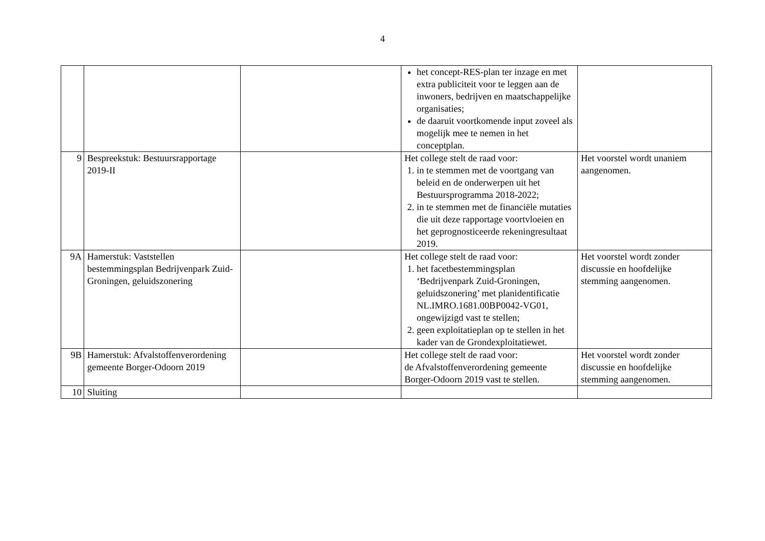4
| | | | het concept-RES-plan ter inzage en met extra publiciteit voor te leggen aan de inwoners, bedrijven en maatschappelijke organisaties; de daaruit voortkomende input zoveel als mogelijk mee te nemen in het conceptplan. | |
| 9 | Bespreekstuk: Bestuursrapportage 2019-II | | Het college stelt de raad voor: 1. in te stemmen met de voortgang van beleid en de onderwerpen uit het Bestuursprogramma 2018-2022; 2. in te stemmen met de financiële mutaties die uit deze rapportage voortvloeien en het geprognosticeerde rekeningresultaat 2019. | Het voorstel wordt unaniem aangenomen. |
| 9A | Hamerstuk: Vaststellen bestemmingsplan Bedrijvenpark Zuid-Groningen, geluidszonering | | Het college stelt de raad voor: 1. het facetbestemmingsplan ‘Bedrijvenpark Zuid-Groningen, geluidszonering’ met planidentificatie NL.IMRO.1681.00BP0042-VG01, ongewijzigd vast te stellen; 2. geen exploitatieplan op te stellen in het kader van de Grondexploitatiewet. | Het voorstel wordt zonder discussie en hoofdelijke stemming aangenomen. |
| 9B | Hamerstuk: Afvalstoffenverordening gemeente Borger-Odoorn 2019 | | Het college stelt de raad voor: de Afvalstoffenverordening gemeente Borger-Odoorn 2019 vast te stellen. | Het voorstel wordt zonder discussie en hoofdelijke stemming aangenomen. |
| 10 | Sluiting | | | |